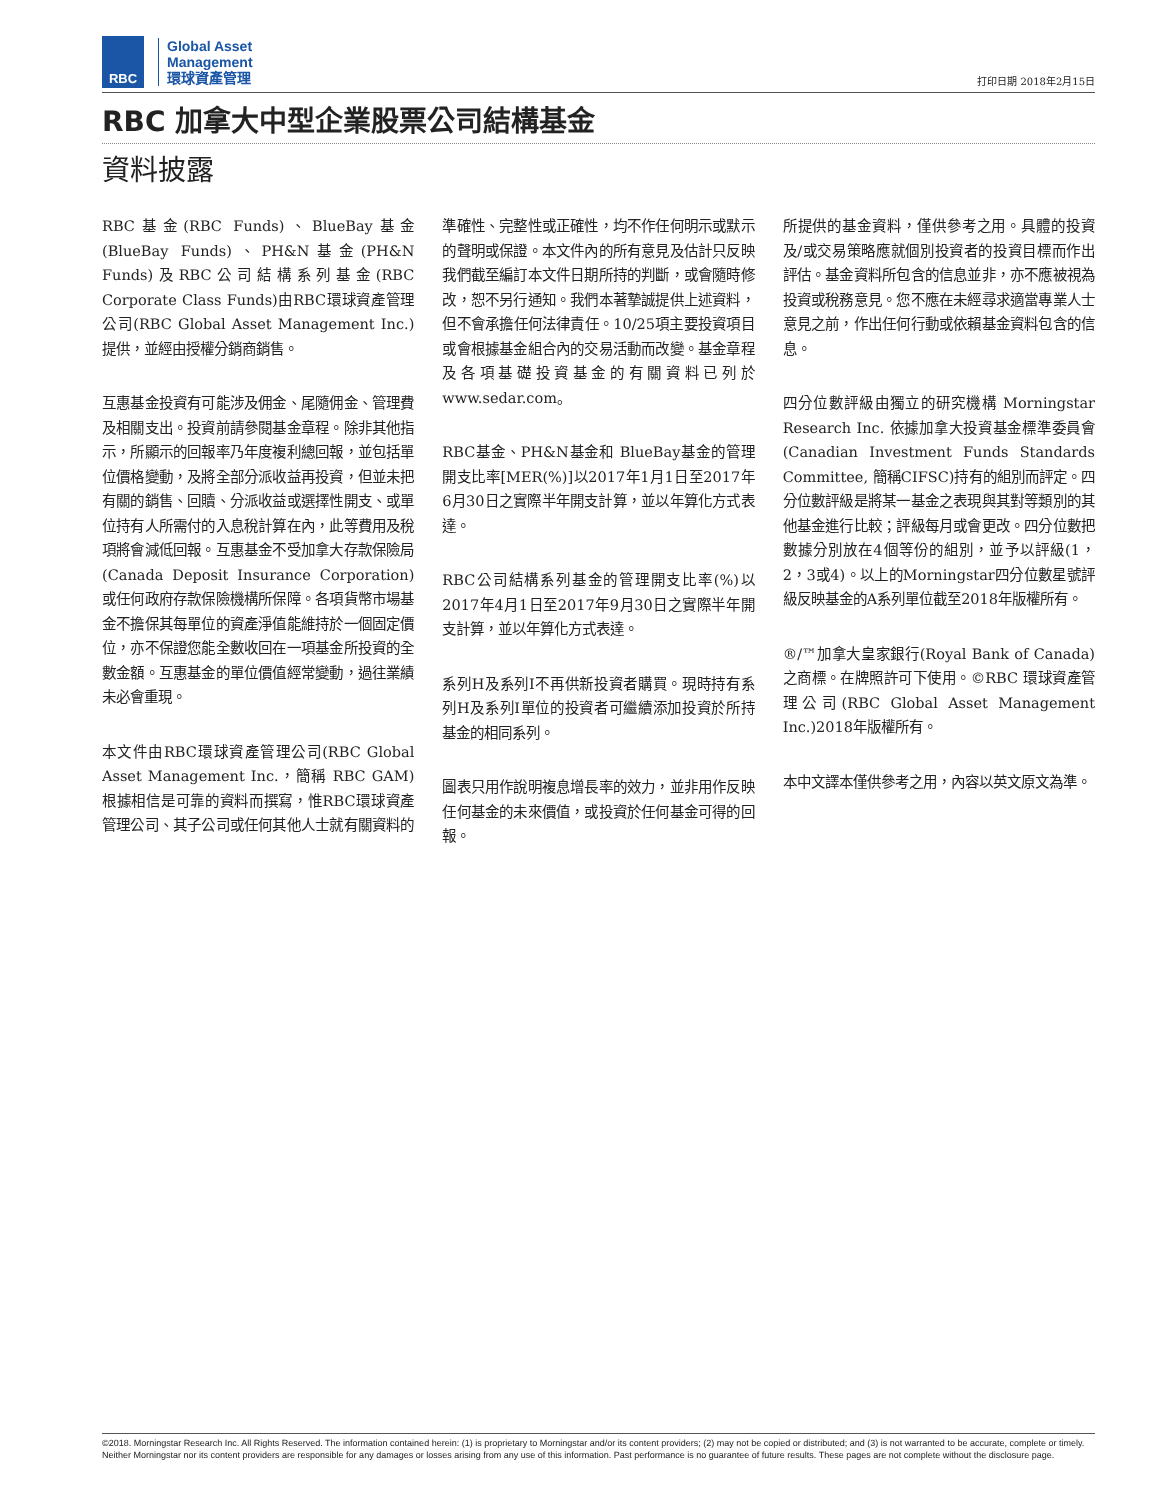RBC
Global Asset
Management
環球資產管理
打印日期 2018年2月15日
RBC 加拿大中型企業股票公司結構基金
資料披露
RBC基金(RBC Funds)、BlueBay基金(BlueBay Funds)、PH&N基金(PH&N Funds)及RBC公司結構系列基金(RBC Corporate Class Funds)由RBC環球資產管理公司(RBC Global Asset Management Inc.)提供，並經由授權分銷商銷售。
互惠基金投資有可能涉及佣金、尾隨佣金、管理費及相關支出。投資前請參閱基金章程。除非其他指示，所顯示的回報率乃年度複利總回報，並包括單位價格變動，及將全部分派收益再投資，但並未把有關的銷售、回贖、分派收益或選擇性開支、或單位持有人所需付的入息稅計算在內，此等費用及稅項將會減低回報。互惠基金不受加拿大存款保險局(Canada Deposit Insurance Corporation)或任何政府存款保險機構所保障。各項貨幣市場基金不擔保其每單位的資產淨值能維持於一個固定價位，亦不保證您能全數收回在一項基金所投資的全數金額。互惠基金的單位價值經常變動，過往業績未必會重現。
本文件由RBC環球資產管理公司(RBC Global Asset Management Inc.，簡稱 RBC GAM)根據相信是可靠的資料而撰寫，惟RBC環球資產管理公司、其子公司或任何其他人士就有關資料的準確性、完整性或正確性，均不作任何明示或默示的聲明或保證。本文件內的所有意見及估計只反映我們截至編訂本文件日期所持的判斷，或會隨時修改，恕不另行通知。我們本著摯誠提供上述資料，但不會承擔任何法律責任。10/25項主要投資項目或會根據基金組合內的交易活動而改變。基金章程及各項基礎投資基金的有關資料已列於www.sedar.com。
RBC基金、PH&N基金和 BlueBay基金的管理開支比率[MER(%)]以2017年1月1日至2017年6月30日之實際半年開支計算，並以年算化方式表達。
RBC公司結構系列基金的管理開支比率(%)以2017年4月1日至2017年9月30日之實際半年開支計算，並以年算化方式表達。
系列H及系列I不再供新投資者購買。現時持有系列H及系列I單位的投資者可繼續添加投資於所持基金的相同系列。
圖表只用作說明複息增長率的效力，並非用作反映任何基金的未來價值，或投資於任何基金可得的回報。
所提供的基金資料，僅供參考之用。具體的投資及/或交易策略應就個別投資者的投資目標而作出評估。基金資料所包含的信息並非，亦不應被視為投資或稅務意見。您不應在未經尋求適當專業人士意見之前，作出任何行動或依賴基金資料包含的信息。
四分位數評級由獨立的研究機構 Morningstar Research Inc. 依據加拿大投資基金標準委員會(Canadian Investment Funds Standards Committee, 簡稱CIFSC)持有的組別而評定。四分位數評級是將某一基金之表現與其對等類別的其他基金進行比較；評級每月或會更改。四分位數把數據分別放在4個等份的組別，並予以評級(1，2，3或4)。以上的Morningstar四分位數星號評級反映基金的A系列單位截至2018年版權所有。
®/™加拿大皇家銀行(Royal Bank of Canada)之商標。在牌照許可下使用。©RBC 環球資產管理公司(RBC Global Asset Management Inc.)2018年版權所有。
本中文譯本僅供參考之用，內容以英文原文為準。
©2018. Morningstar Research Inc. All Rights Reserved. The information contained herein: (1) is proprietary to Morningstar and/or its content providers; (2) may not be copied or distributed; and (3) is not warranted to be accurate, complete or timely. Neither Morningstar nor its content providers are responsible for any damages or losses arising from any use of this information. Past performance is no guarantee of future results. These pages are not complete without the disclosure page.